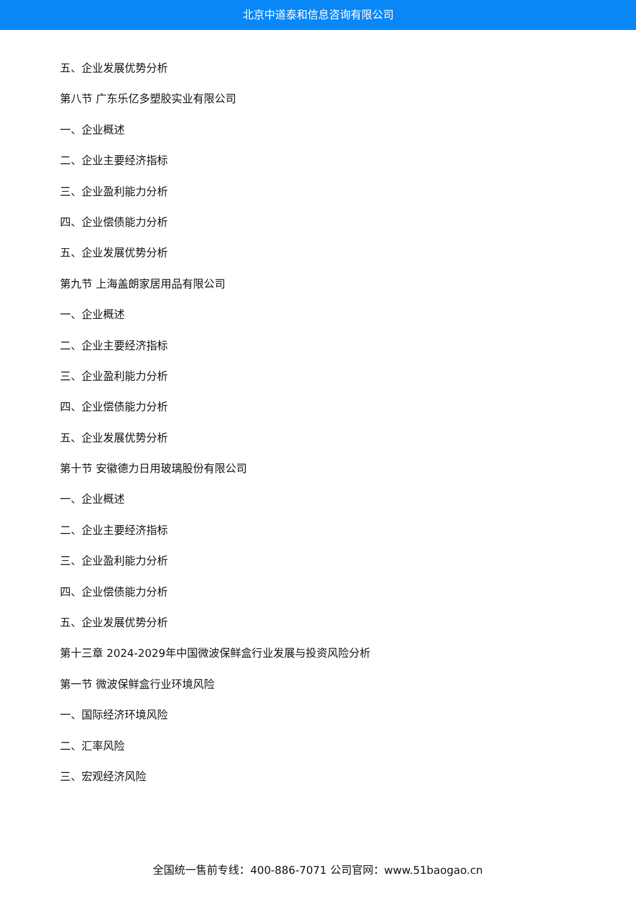北京中道泰和信息咨询有限公司
五、企业发展优势分析
第八节 广东乐亿多塑胶实业有限公司
一、企业概述
二、企业主要经济指标
三、企业盈利能力分析
四、企业偿债能力分析
五、企业发展优势分析
第九节 上海盖朗家居用品有限公司
一、企业概述
二、企业主要经济指标
三、企业盈利能力分析
四、企业偿债能力分析
五、企业发展优势分析
第十节 安徽德力日用玻璃股份有限公司
一、企业概述
二、企业主要经济指标
三、企业盈利能力分析
四、企业偿债能力分析
五、企业发展优势分析
第十三章 2024-2029年中国微波保鲜盒行业发展与投资风险分析
第一节 微波保鲜盒行业环境风险
一、国际经济环境风险
二、汇率风险
三、宏观经济风险
全国统一售前专线：400-886-7071 公司官网：www.51baogao.cn